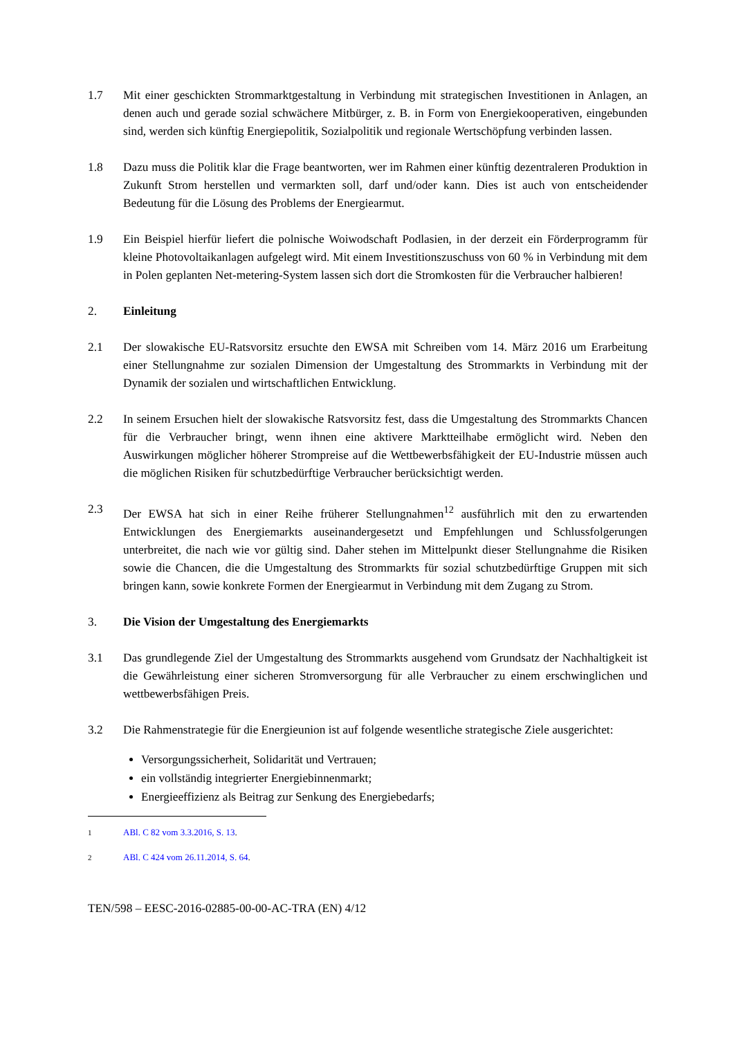1.7 Mit einer geschickten Strommarktgestaltung in Verbindung mit strategischen Investitionen in Anlagen, an denen auch und gerade sozial schwächere Mitbürger, z. B. in Form von Energiekooperativen, eingebunden sind, werden sich künftig Energiepolitik, Sozialpolitik und regionale Wertschöpfung verbinden lassen.
1.8 Dazu muss die Politik klar die Frage beantworten, wer im Rahmen einer künftig dezentraleren Produktion in Zukunft Strom herstellen und vermarkten soll, darf und/oder kann. Dies ist auch von entscheidender Bedeutung für die Lösung des Problems der Energiearmut.
1.9 Ein Beispiel hierfür liefert die polnische Woiwodschaft Podlasien, in der derzeit ein Förderprogramm für kleine Photovoltaikanlagen aufgelegt wird. Mit einem Investitionszuschuss von 60 % in Verbindung mit dem in Polen geplanten Net-metering-System lassen sich dort die Stromkosten für die Verbraucher halbieren!
2. Einleitung
2.1 Der slowakische EU-Ratsvorsitz ersuchte den EWSA mit Schreiben vom 14. März 2016 um Erarbeitung einer Stellungnahme zur sozialen Dimension der Umgestaltung des Strommarkts in Verbindung mit der Dynamik der sozialen und wirtschaftlichen Entwicklung.
2.2 In seinem Ersuchen hielt der slowakische Ratsvorsitz fest, dass die Umgestaltung des Strommarkts Chancen für die Verbraucher bringt, wenn ihnen eine aktivere Marktteilhabe ermöglicht wird. Neben den Auswirkungen möglicher höherer Strompreise auf die Wettbewerbsfähigkeit der EU-Industrie müssen auch die möglichen Risiken für schutzbedürftige Verbraucher berücksichtigt werden.
2.3 Der EWSA hat sich in einer Reihe früherer Stellungnahmen<sup>1</sup><sup>2</sup> ausführlich mit den zu erwartenden Entwicklungen des Energiemarkts auseinandergesetzt und Empfehlungen und Schlussfolgerungen unterbreitet, die nach wie vor gültig sind. Daher stehen im Mittelpunkt dieser Stellungnahme die Risiken sowie die Chancen, die die Umgestaltung des Strommarkts für sozial schutzbedürftige Gruppen mit sich bringen kann, sowie konkrete Formen der Energiearmut in Verbindung mit dem Zugang zu Strom.
3. Die Vision der Umgestaltung des Energiemarkts
3.1 Das grundlegende Ziel der Umgestaltung des Strommarkts ausgehend vom Grundsatz der Nachhaltigkeit ist die Gewährleistung einer sicheren Stromversorgung für alle Verbraucher zu einem erschwinglichen und wettbewerbsfähigen Preis.
3.2 Die Rahmenstrategie für die Energieunion ist auf folgende wesentliche strategische Ziele ausgerichtet:
Versorgungssicherheit, Solidarität und Vertrauen;
ein vollständig integrierter Energiebinnenmarkt;
Energieeffizienz als Beitrag zur Senkung des Energiebedarfs;
1
ABl. C 82 vom 3.3.2016, S. 13.
2
ABl. C 424 vom 26.11.2014, S. 64.
TEN/598 – EESC-2016-02885-00-00-AC-TRA (EN) 4/12